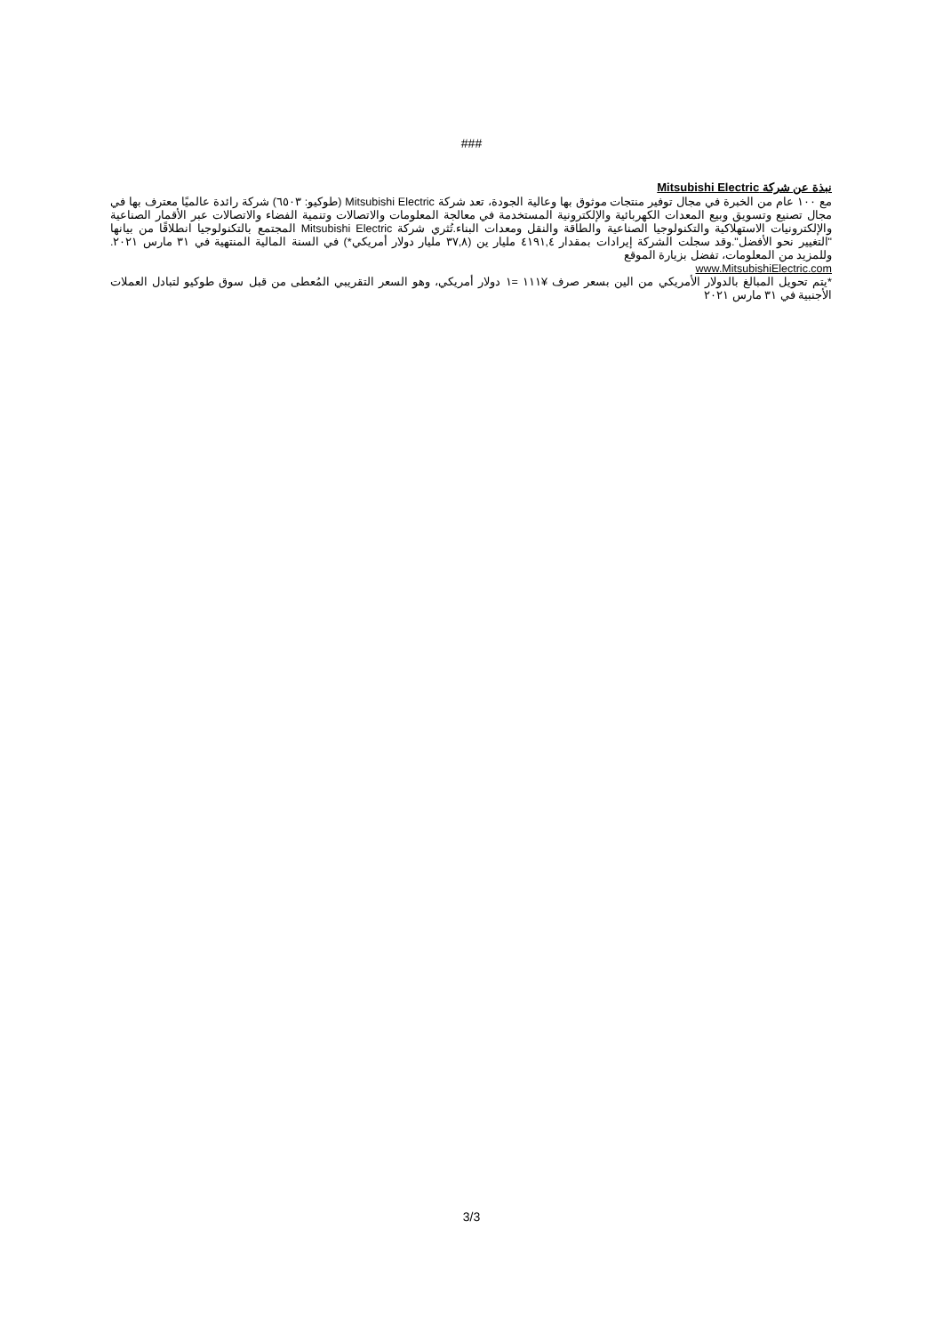###
نبذة عن شركة Mitsubishi Electric
مع ١٠٠ عام من الخبرة في مجال توفير منتجات موثوق بها وعالية الجودة، تعد شركة Mitsubishi Electric (طوكيو: ٦٥٠٣) شركة رائدة عالميًا معترف بها في مجال تصنيع وتسويق وبيع المعدات الكهربائية والإلكترونية المستخدمة في معالجة المعلومات والاتصالات وتنمية الفضاء والاتصالات عبر الأقمار الصناعية والإلكترونيات الاستهلاكية والتكنولوجيا الصناعية والطاقة والنقل ومعدات البناء.تُثري شركة Mitsubishi Electric المجتمع بالتكنولوجيا انطلاقًا من بيانها "التغيير نحو الأفضل".وقد سجلت الشركة إيرادات بمقدار ٤١٩١,٤ مليار ين (٣٧,٨ مليار دولار أمريكي*) في السنة المالية المنتهية في ٣١ مارس ٢٠٢١. وللمزيد من المعلومات، تفضل بزيارة الموقع
www.MitsubishiElectric.com
*يتم تحويل المبالغ بالدولار الأمريكي من الين بسعر صرف ¥١١١ =١ دولار أمريكي، وهو السعر التقريبي المُعطى من قبل سوق طوكيو لتبادل العملات الأجنبية في ٣١ مارس ٢٠٢١
3/3